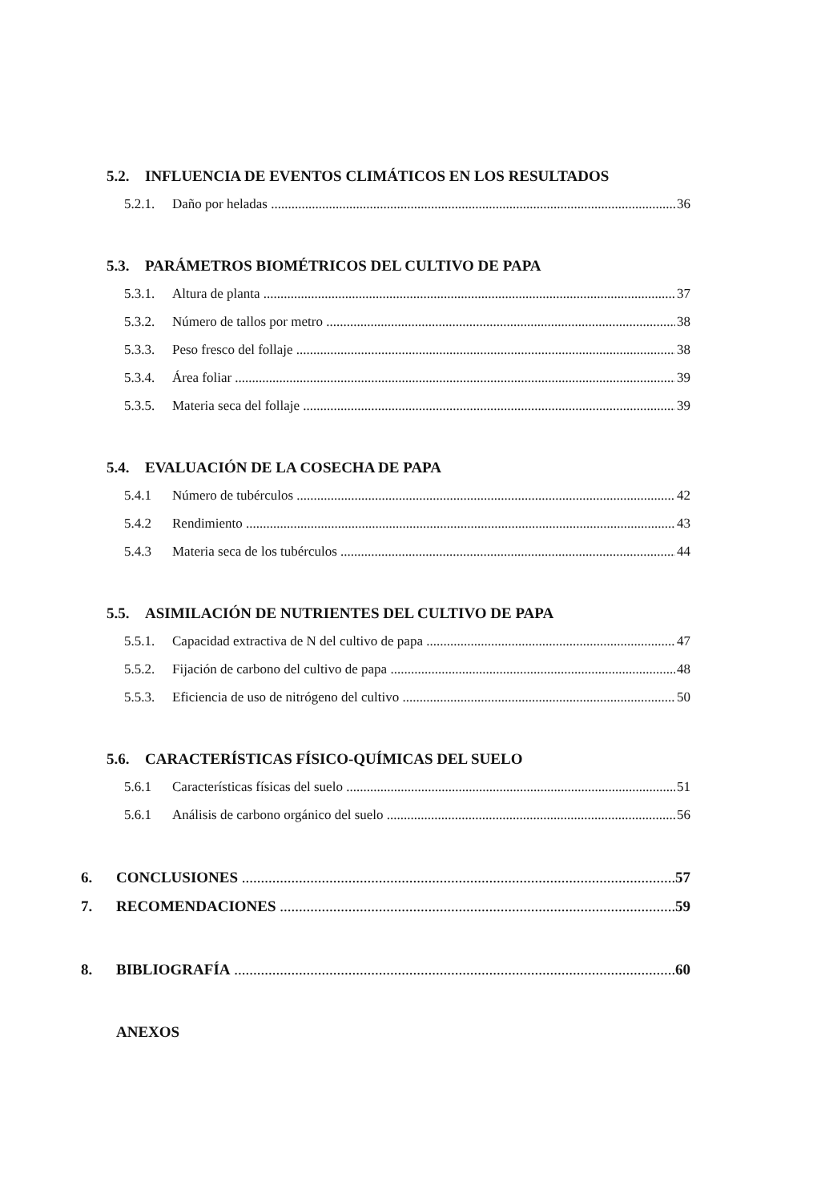5.2. INFLUENCIA DE EVENTOS CLIMÁTICOS EN LOS RESULTADOS
5.2.1. Daño por heladas 36
5.3. PARÁMETROS BIOMÉTRICOS DEL CULTIVO DE PAPA
5.3.1. Altura de planta 37
5.3.2. Número de tallos por metro 38
5.3.3. Peso fresco del follaje 38
5.3.4. Área foliar 39
5.3.5. Materia seca del follaje 39
5.4. EVALUACIÓN DE LA COSECHA DE PAPA
5.4.1 Número de tubérculos 42
5.4.2 Rendimiento 43
5.4.3 Materia seca de los tubérculos 44
5.5. ASIMILACIÓN DE NUTRIENTES DEL CULTIVO DE PAPA
5.5.1. Capacidad extractiva de N del cultivo de papa 47
5.5.2. Fijación de carbono del cultivo de papa 48
5.5.3. Eficiencia de uso de nitrógeno del cultivo 50
5.6. CARACTERÍSTICAS FÍSICO-QUÍMICAS DEL SUELO
5.6.1 Características físicas del suelo 51
5.6.1 Análisis de carbono orgánico del suelo 56
6. CONCLUSIONES 57
7. RECOMENDACIONES 59
8. BIBLIOGRAFÍA 60
ANEXOS